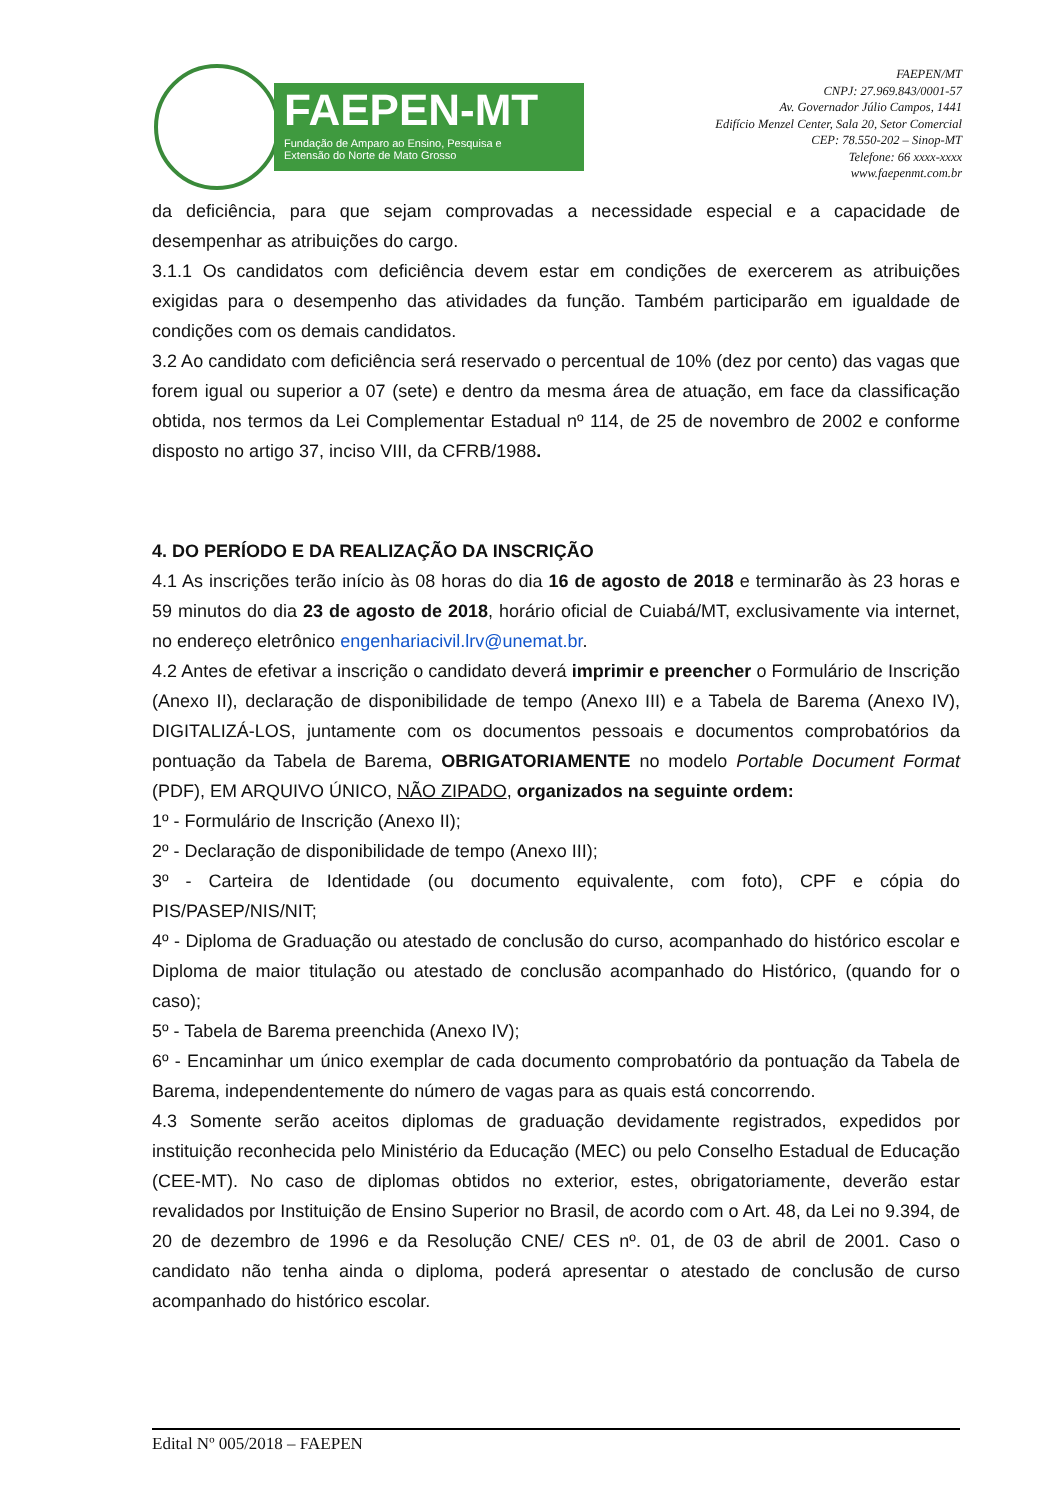FAEPEN-MT
Fundação de Amparo ao Ensino, Pesquisa e
Extensão do Norte de Mato Grosso
FAEPEN/MT
CNPJ: 27.969.843/0001-57
Av. Governador Júlio Campos, 1441
Edifício Menzel Center, Sala 20, Setor Comercial
CEP: 78.550-202 – Sinop-MT
Telefone: 66 xxxx-xxxx
www.faepenmt.com.br
da deficiência, para que sejam comprovadas a necessidade especial e a capacidade de desempenhar as atribuições do cargo.
3.1.1 Os candidatos com deficiência devem estar em condições de exercerem as atribuições exigidas para o desempenho das atividades da função. Também participarão em igualdade de condições com os demais candidatos.
3.2 Ao candidato com deficiência será reservado o percentual de 10% (dez por cento) das vagas que forem igual ou superior a 07 (sete) e dentro da mesma área de atuação, em face da classificação obtida, nos termos da Lei Complementar Estadual nº 114, de 25 de novembro de 2002 e conforme disposto no artigo 37, inciso VIII, da CFRB/1988.
4. DO PERÍODO E DA REALIZAÇÃO DA INSCRIÇÃO
4.1 As inscrições terão início às 08 horas do dia 16 de agosto de 2018 e terminarão às 23 horas e 59 minutos do dia 23 de agosto de 2018, horário oficial de Cuiabá/MT, exclusivamente via internet, no endereço eletrônico engenhariacivil.lrv@unemat.br.
4.2 Antes de efetivar a inscrição o candidato deverá imprimir e preencher o Formulário de Inscrição (Anexo II), declaração de disponibilidade de tempo (Anexo III) e a Tabela de Barema (Anexo IV), DIGITALIZÁ-LOS, juntamente com os documentos pessoais e documentos comprobatórios da pontuação da Tabela de Barema, OBRIGATORIAMENTE no modelo Portable Document Format (PDF), EM ARQUIVO ÚNICO, NÃO ZIPADO, organizados na seguinte ordem:
1º - Formulário de Inscrição (Anexo II);
2º - Declaração de disponibilidade de tempo (Anexo III);
3º - Carteira de Identidade (ou documento equivalente, com foto), CPF e cópia do PIS/PASEP/NIS/NIT;
4º - Diploma de Graduação ou atestado de conclusão do curso, acompanhado do histórico escolar e Diploma de maior titulação ou atestado de conclusão acompanhado do Histórico, (quando for o caso);
5º - Tabela de Barema preenchida (Anexo IV);
6º - Encaminhar um único exemplar de cada documento comprobatório da pontuação da Tabela de Barema, independentemente do número de vagas para as quais está concorrendo.
4.3 Somente serão aceitos diplomas de graduação devidamente registrados, expedidos por instituição reconhecida pelo Ministério da Educação (MEC) ou pelo Conselho Estadual de Educação (CEE-MT). No caso de diplomas obtidos no exterior, estes, obrigatoriamente, deverão estar revalidados por Instituição de Ensino Superior no Brasil, de acordo com o Art. 48, da Lei no 9.394, de 20 de dezembro de 1996 e da Resolução CNE/ CES nº. 01, de 03 de abril de 2001. Caso o candidato não tenha ainda o diploma, poderá apresentar o atestado de conclusão de curso acompanhado do histórico escolar.
Edital Nº 005/2018 – FAEPEN